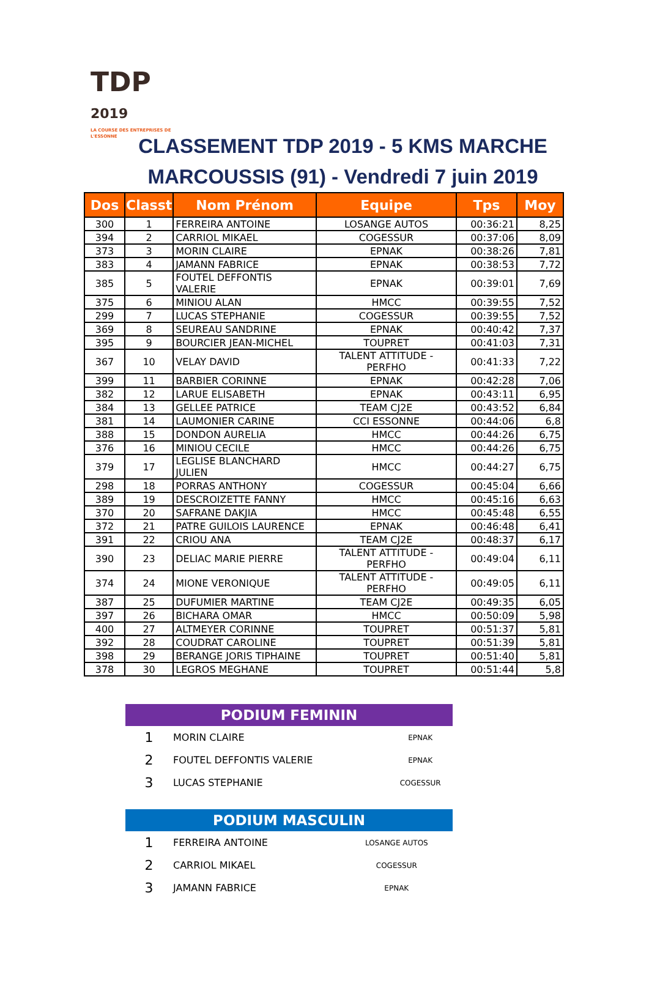TDP
2019
LA COURSE DES ENTREPRISES DE L'ESSONNE
CLASSEMENT TDP 2019 - 5 KMS MARCHE
MARCOUSSIS (91) - Vendredi 7 juin 2019
| Dos | Classt | Nom Prénom | Equipe | Tps | Moy |
| --- | --- | --- | --- | --- | --- |
| 300 | 1 | FERREIRA ANTOINE | LOSANGE AUTOS | 00:36:21 | 8,25 |
| 394 | 2 | CARRIOL MIKAEL | COGESSUR | 00:37:06 | 8,09 |
| 373 | 3 | MORIN CLAIRE | EPNAK | 00:38:26 | 7,81 |
| 383 | 4 | JAMANN FABRICE | EPNAK | 00:38:53 | 7,72 |
| 385 | 5 | FOUTEL DEFFONTIS VALERIE | EPNAK | 00:39:01 | 7,69 |
| 375 | 6 | MINIOU ALAN | HMCC | 00:39:55 | 7,52 |
| 299 | 7 | LUCAS STEPHANIE | COGESSUR | 00:39:55 | 7,52 |
| 369 | 8 | SEUREAU SANDRINE | EPNAK | 00:40:42 | 7,37 |
| 395 | 9 | BOURCIER JEAN-MICHEL | TOUPRET | 00:41:03 | 7,31 |
| 367 | 10 | VELAY DAVID | TALENT ATTITUDE - PERFHO | 00:41:33 | 7,22 |
| 399 | 11 | BARBIER CORINNE | EPNAK | 00:42:28 | 7,06 |
| 382 | 12 | LARUE ELISABETH | EPNAK | 00:43:11 | 6,95 |
| 384 | 13 | GELLEE PATRICE | TEAM CJ2E | 00:43:52 | 6,84 |
| 381 | 14 | LAUMONIER CARINE | CCI ESSONNE | 00:44:06 | 6,8 |
| 388 | 15 | DONDON AURELIA | HMCC | 00:44:26 | 6,75 |
| 376 | 16 | MINIOU CECILE | HMCC | 00:44:26 | 6,75 |
| 379 | 17 | LEGLISE BLANCHARD JULIEN | HMCC | 00:44:27 | 6,75 |
| 298 | 18 | PORRAS ANTHONY | COGESSUR | 00:45:04 | 6,66 |
| 389 | 19 | DESCROIZETTE FANNY | HMCC | 00:45:16 | 6,63 |
| 370 | 20 | SAFRANE DAKJIA | HMCC | 00:45:48 | 6,55 |
| 372 | 21 | PATRE GUILOIS LAURENCE | EPNAK | 00:46:48 | 6,41 |
| 391 | 22 | CRIOU ANA | TEAM CJ2E | 00:48:37 | 6,17 |
| 390 | 23 | DELIAC MARIE PIERRE | TALENT ATTITUDE - PERFHO | 00:49:04 | 6,11 |
| 374 | 24 | MIONE VERONIQUE | TALENT ATTITUDE - PERFHO | 00:49:05 | 6,11 |
| 387 | 25 | DUFUMIER MARTINE | TEAM CJ2E | 00:49:35 | 6,05 |
| 397 | 26 | BICHARA OMAR | HMCC | 00:50:09 | 5,98 |
| 400 | 27 | ALTMEYER CORINNE | TOUPRET | 00:51:37 | 5,81 |
| 392 | 28 | COUDRAT CAROLINE | TOUPRET | 00:51:39 | 5,81 |
| 398 | 29 | BERANGE JORIS TIPHAINE | TOUPRET | 00:51:40 | 5,81 |
| 378 | 30 | LEGROS MEGHANE | TOUPRET | 00:51:44 | 5,8 |
PODIUM FEMININ
| 1 | MORIN CLAIRE | EPNAK |
| 2 | FOUTEL DEFFONTIS VALERIE | EPNAK |
| 3 | LUCAS STEPHANIE | COGESSUR |
PODIUM MASCULIN
| 1 | FERREIRA ANTOINE | LOSANGE AUTOS |
| 2 | CARRIOL MIKAEL | COGESSUR |
| 3 | JAMANN FABRICE | EPNAK |